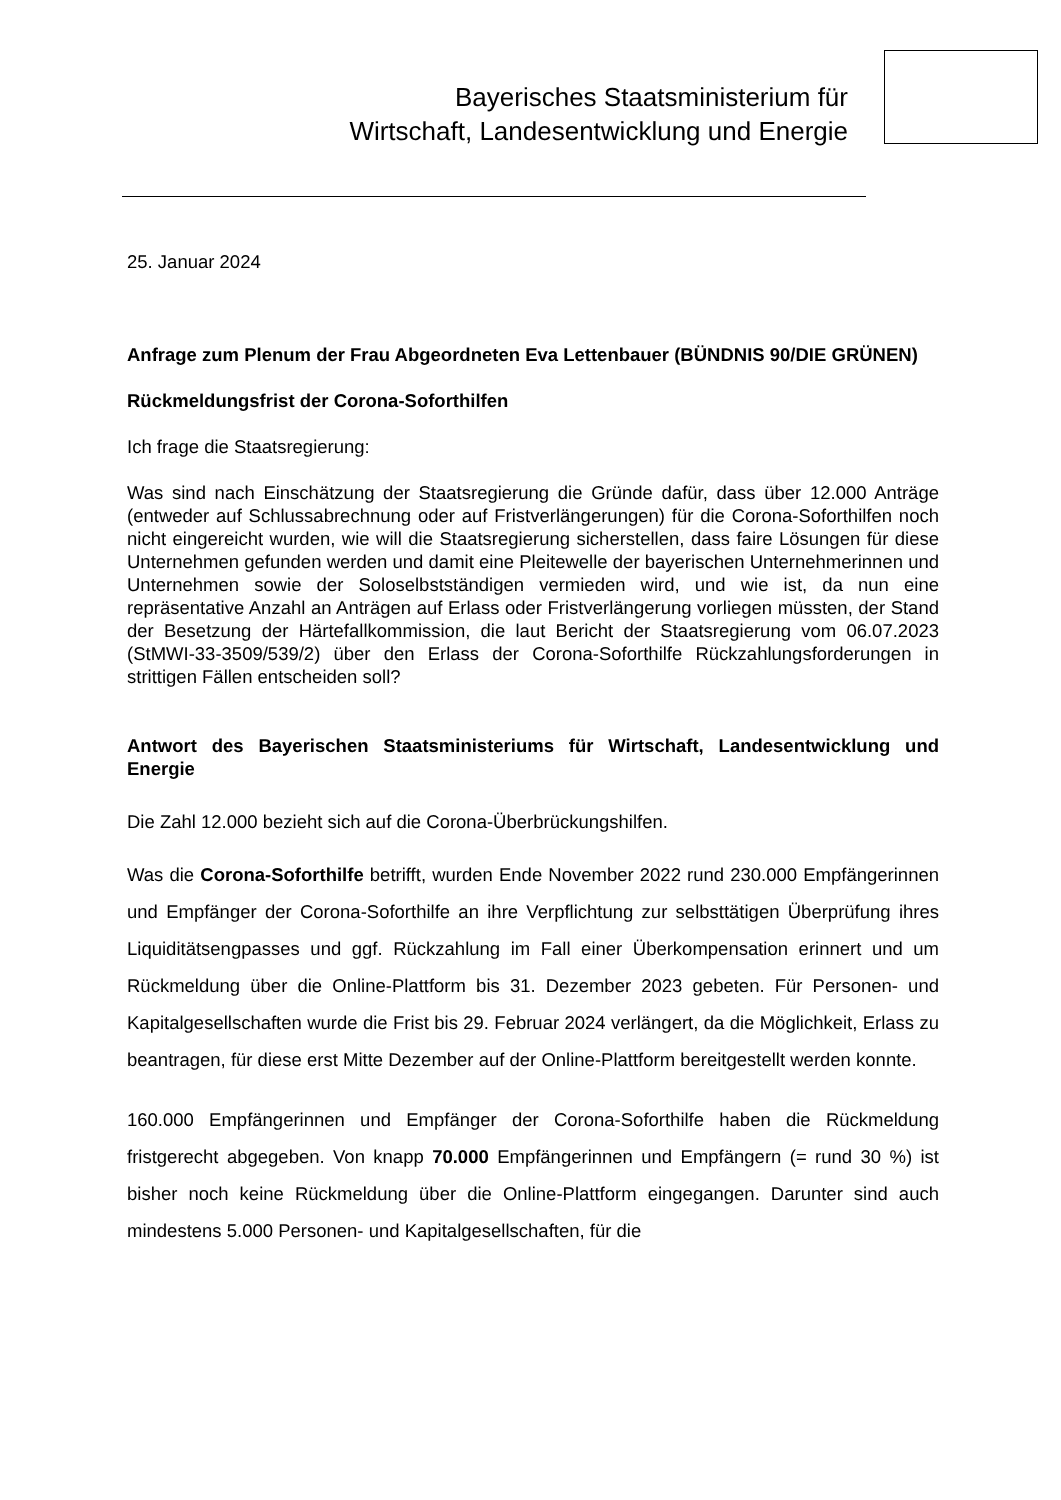Bayerisches Staatsministerium für
Wirtschaft, Landesentwicklung und Energie
25. Januar 2024
Anfrage zum Plenum der Frau Abgeordneten Eva Lettenbauer (BÜNDNIS 90/DIE GRÜNEN)
Rückmeldungsfrist der Corona-Soforthilfen
Ich frage die Staatsregierung:
Was sind nach Einschätzung der Staatsregierung die Gründe dafür, dass über 12.000 Anträge (entweder auf Schlussabrechnung oder auf Fristverlängerungen) für die Corona-Soforthilfen noch nicht eingereicht wurden, wie will die Staatsregierung sicher­stellen, dass faire Lösungen für diese Unternehmen gefunden werden und damit eine Pleitewelle der bayerischen Unternehmerinnen und Unternehmen sowie der Solo­selbstständigen vermieden wird, und wie ist, da nun eine repräsentative Anzahl an Anträgen auf Erlass oder Fristverlängerung vorliegen müssten, der Stand der Beset­zung der Härtefallkommission, die laut Bericht der Staatsregierung vom 06.07.2023 (StMWI-33-3509/539/2) über den Erlass der Corona-Soforthilfe Rückzahlungsforde­rungen in strittigen Fällen entscheiden soll?
Antwort des Bayerischen Staatsministeriums für Wirtschaft, Landesentwicklung und Energie
Die Zahl 12.000 bezieht sich auf die Corona-Überbrückungshilfen.
Was die Corona-Soforthilfe betrifft, wurden Ende November 2022 rund 230.000 Emp­fängerinnen und Empfänger der Corona-Soforthilfe an ihre Verpflichtung zur selbsttä­tigen Überprüfung ihres Liquiditätsengpasses und ggf. Rückzahlung im Fall einer Überkompensation erinnert und um Rückmeldung über die Online-Plattform bis 31. Dezember 2023 gebeten. Für Personen- und Kapitalgesellschaften wurde die Frist bis 29. Februar 2024 verlängert, da die Möglichkeit, Erlass zu beantragen, für diese erst Mitte Dezember auf der Online-Plattform bereitgestellt werden konnte.
160.000 Empfängerinnen und Empfänger der Corona-Soforthilfe haben die Rückmel­dung fristgerecht abgegeben. Von knapp 70.000 Empfängerinnen und Empfängern (= rund 30 %) ist bisher noch keine Rückmeldung über die Online-Plattform eingegangen. Darunter sind auch mindestens 5.000 Personen- und Kapitalgesellschaften, für die